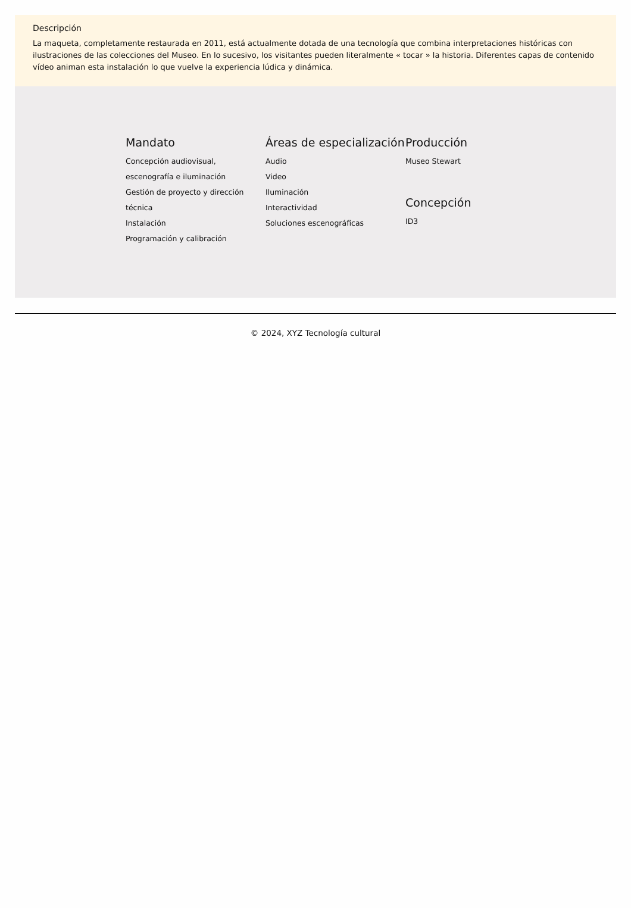Descripción
La maqueta, completamente restaurada en 2011, está actualmente dotada de una tecnología que combina interpretaciones históricas con ilustraciones de las colecciones del Museo. En lo sucesivo, los visitantes pueden literalmente « tocar » la historia. Diferentes capas de contenido vídeo animan esta instalación lo que vuelve la experiencia lúdica y dinámica.
Mandato
Concepción audiovisual, escenografía e iluminación
Gestión de proyecto y dirección técnica
Instalación
Programación y calibración
Áreas de especialización
Audio
Video
Iluminación
Interactividad
Soluciones escenográficas
Producción
Museo Stewart
Concepción
ID3
© 2024, XYZ Tecnología cultural